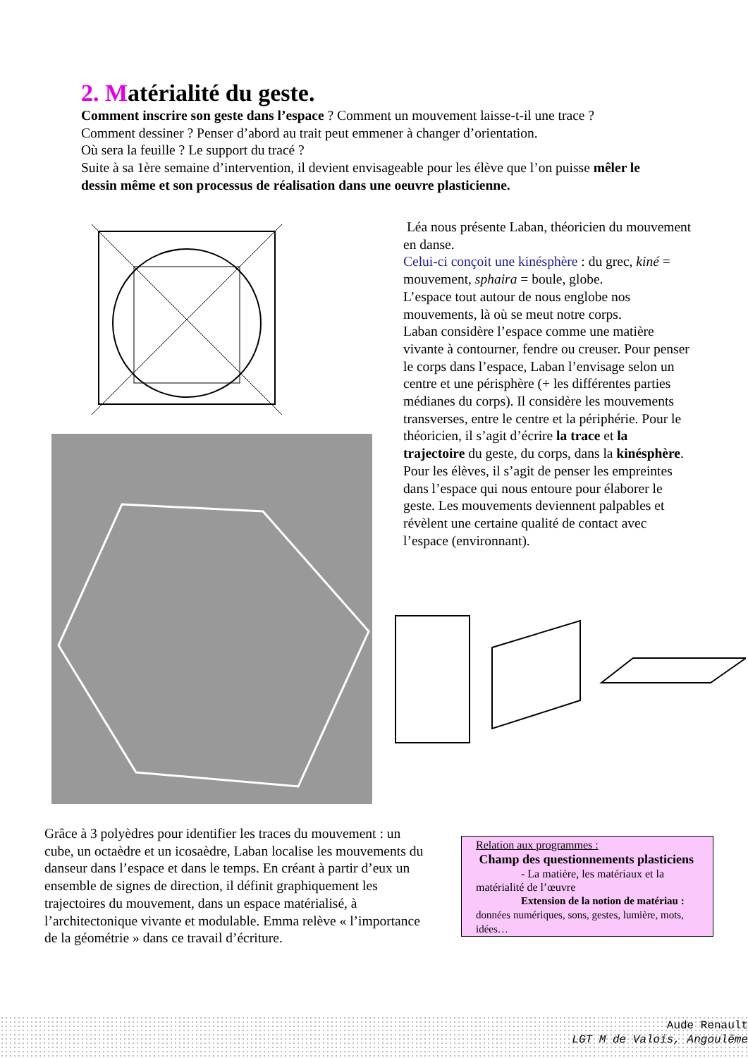2. Matérialité du geste.
Comment inscrire son geste dans l’espace ? Comment un mouvement laisse-t-il une trace ?
Comment dessiner ? Penser d’abord au trait peut emmener à changer d’orientation.
Où sera la feuille ? Le support du tracé ?
Suite à sa 1ère semaine d’intervention, il devient envisageable pour les élève que l’on puisse mêler le dessin même et son processus de réalisation dans une oeuvre plasticienne.
Léa nous présente Laban, théoricien du mouvement en danse.
Celui-ci conçoit une kinésphère : du grec, kiné = mouvement, sphaira = boule, globe.
L’espace tout autour de nous englobe nos mouvements, là où se meut notre corps.
Laban considère l’espace comme une matière vivante à contourner, fendre ou creuser. Pour penser le corps dans l’espace, Laban l’envisage selon un centre et une périsphère (+ les différentes parties médianes du corps). Il considère les mouvements transverses, entre le centre et la périphérie. Pour le théoricien, il s’agit d’écrire la trace et la trajectoire du geste, du corps, dans la kinésphère.
Pour les élèves, il s’agit de penser les empreintes dans l’espace qui nous entoure pour élaborer le geste. Les mouvements deviennent palpables et révèlent une certaine qualité de contact avec l’espace (environnant).
Grâce à 3 polyèdres pour identifier les traces du mouvement : un cube, un octaèdre et un icosaèdre, Laban localise les mouvements du danseur dans l’espace et dans le temps. En créant à partir d’eux un ensemble de signes de direction, il définit graphiquement les trajectoires du mouvement, dans un espace matérialisé, à l’architectonique vivante et modulable. Emma relève « l’importance de la géométrie » dans ce travail d’écriture.
Relation aux programmes :
Champ des questionnements plasticiens
- La matière, les matériaux et la
matérialité de l’œuvre
Extension de la notion de matériau :
données numériques, sons, gestes, lumière, mots, idées…
Aude Renault
LGT M de Valois, Angoulême